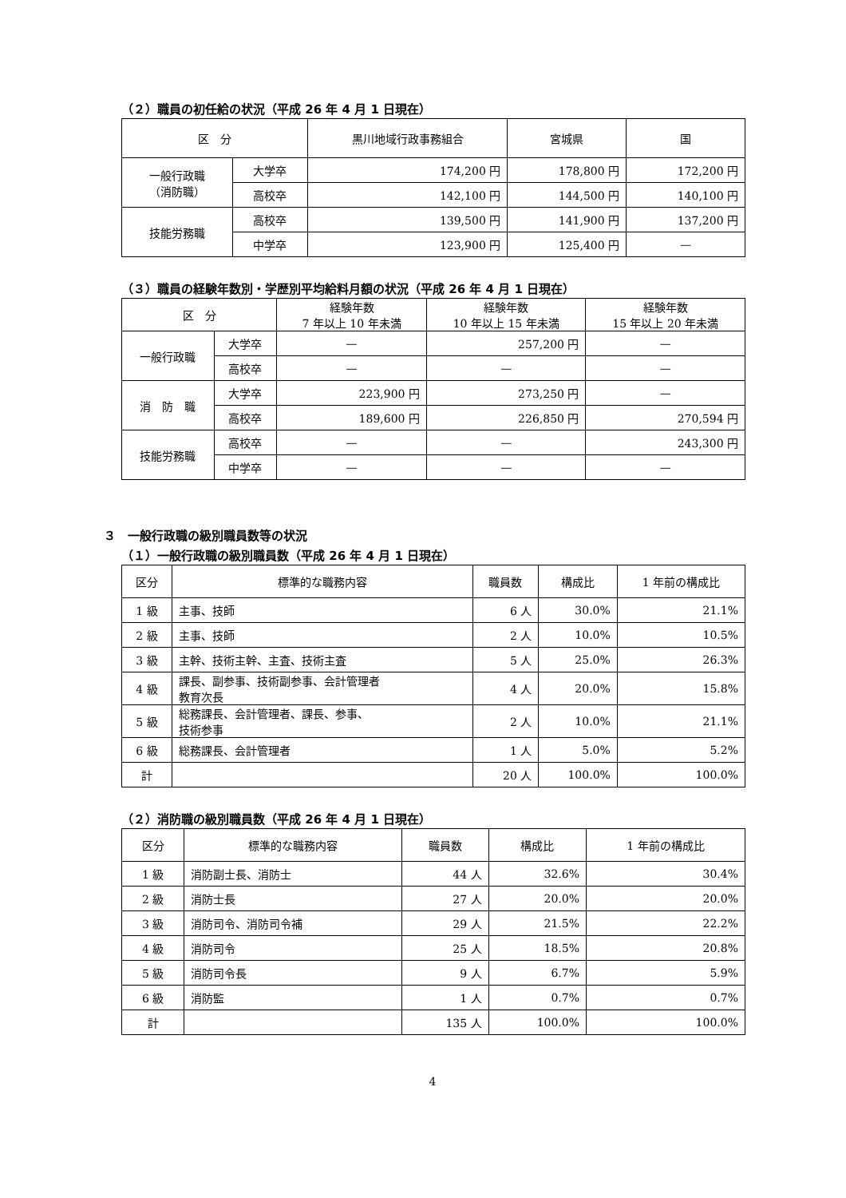（２）職員の初任給の状況（平成 26 年 4 月 1 日現在）
| 区 分 | | 黒川地域行政事務組合 | 宮城県 | 国 |
| --- | --- | --- | --- | --- |
| 一般行政職 （消防職） | 大学卒 | 174,200 円 | 178,800 円 | 172,200 円 |
| | 高校卒 | 142,100 円 | 144,500 円 | 140,100 円 |
| 技能労務職 | 高校卒 | 139,500 円 | 141,900 円 | 137,200 円 |
| | 中学卒 | 123,900 円 | 125,400 円 | — |
（３）職員の経験年数別・学歴別平均給料月額の状況（平成 26 年 4 月 1 日現在）
| 区 分 | | 経験年数 7 年以上 10 年未満 | 経験年数 10 年以上 15 年未満 | 経験年数 15 年以上 20 年未満 |
| --- | --- | --- | --- | --- |
| 一般行政職 | 大学卒 | — | 257,200 円 | — |
| | 高校卒 | — | — | — |
| 消 防 職 | 大学卒 | 223,900 円 | 273,250 円 | — |
| | 高校卒 | 189,600 円 | 226,850 円 | 270,594 円 |
| 技能労務職 | 高校卒 | — | — | 243,300 円 |
| | 中学卒 | — | — | — |
３　一般行政職の級別職員数等の状況
（１）一般行政職の級別職員数（平成 26 年 4 月 1 日現在）
| 区分 | 標準的な職務内容 | 職員数 | 構成比 | 1 年前の構成比 |
| --- | --- | --- | --- | --- |
| 1 級 | 主事、技師 | 6 人 | 30.0% | 21.1% |
| 2 級 | 主事、技師 | 2 人 | 10.0% | 10.5% |
| 3 級 | 主幹、技術主幹、主査、技術主査 | 5 人 | 25.0% | 26.3% |
| 4 級 | 課長、副参事、技術副参事、会計管理者 教育次長 | 4 人 | 20.0% | 15.8% |
| 5 級 | 総務課長、会計管理者、課長、参事、 技術参事 | 2 人 | 10.0% | 21.1% |
| 6 級 | 総務課長、会計管理者 | 1 人 | 5.0% | 5.2% |
| 計 | | 20 人 | 100.0% | 100.0% |
（２）消防職の級別職員数（平成 26 年 4 月 1 日現在）
| 区分 | 標準的な職務内容 | 職員数 | 構成比 | 1 年前の構成比 |
| --- | --- | --- | --- | --- |
| 1 級 | 消防副士長、消防士 | 44 人 | 32.6% | 30.4% |
| 2 級 | 消防士長 | 27 人 | 20.0% | 20.0% |
| 3 級 | 消防司令、消防司令補 | 29 人 | 21.5% | 22.2% |
| 4 級 | 消防司令 | 25 人 | 18.5% | 20.8% |
| 5 級 | 消防司令長 | 9 人 | 6.7% | 5.9% |
| 6 級 | 消防監 | 1 人 | 0.7% | 0.7% |
| 計 | | 135 人 | 100.0% | 100.0% |
4